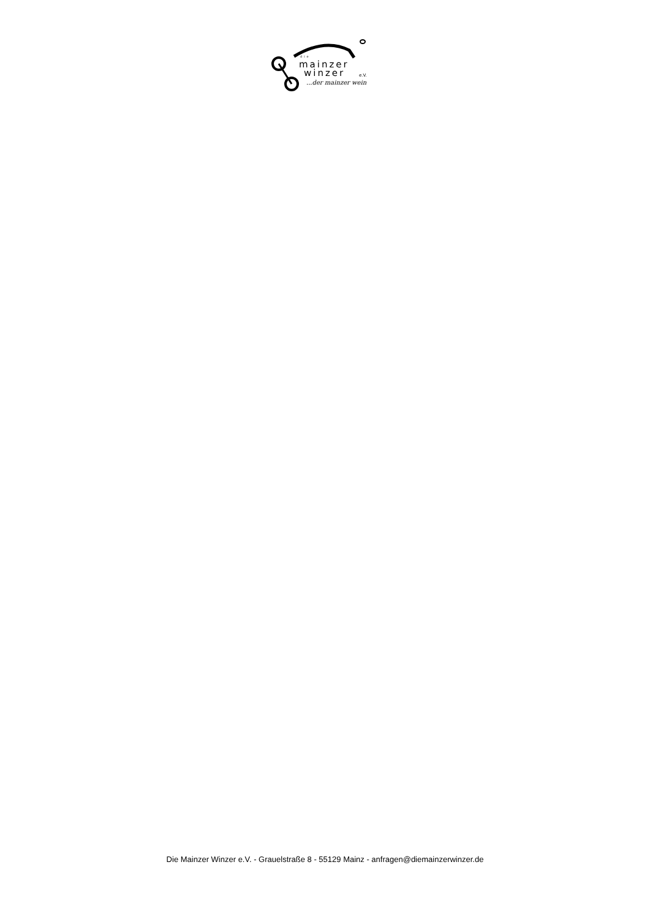die
mainzer
winzer e.V.
...der mainzer wein
Die Mainzer Winzer e.V. - Grauelstraße 8 - 55129 Mainz - anfragen@diemainzerwinzer.de